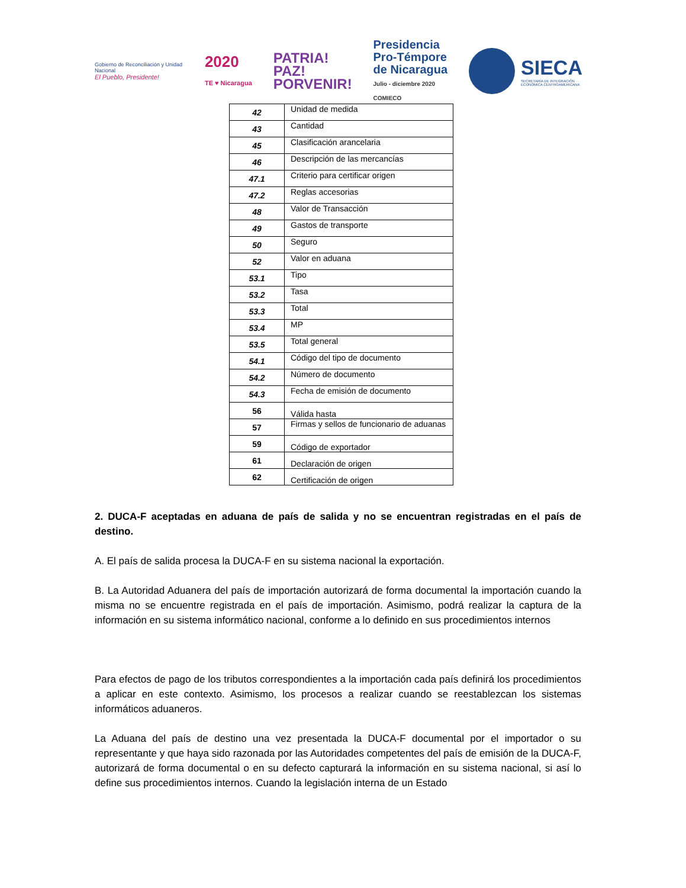Gobierno de Reconciliación y Unidad Nacional
El Pueblo, Presidente!
2020
TE ♥ Nicaragua
PATRIA!
PAZ!
PORVENIR!
Presidencia
Pro-Témpore
de Nicaragua
Julio - diciembre 2020
COMIECO
SIECA
SECRETARÍA DE INTEGRACIÓN
ECONÓMICA CENTROAMERICANA
| 42 | Unidad de medida |
| 43 | Cantidad |
| 45 | Clasificación arancelaria |
| 46 | Descripción de las mercancías |
| 47.1 | Criterio para certificar origen |
| 47.2 | Reglas accesorias |
| 48 | Valor de Transacción |
| 49 | Gastos de transporte |
| 50 | Seguro |
| 52 | Valor en aduana |
| 53.1 | Tipo |
| 53.2 | Tasa |
| 53.3 | Total |
| 53.4 | MP |
| 53.5 | Total general |
| 54.1 | Código del tipo de documento |
| 54.2 | Número de documento |
| 54.3 | Fecha de emisión de documento |
| 56 | Válida hasta |
| 57 | Firmas y sellos de funcionario de aduanas |
| 59 | Código de exportador |
| 61 | Declaración de origen |
| 62 | Certificación de origen |
2. DUCA-F aceptadas en aduana de país de salida y no se encuentran registradas en el país de destino.
A. El país de salida procesa la DUCA-F en su sistema nacional la exportación.
B. La Autoridad Aduanera del país de importación autorizará de forma documental la importación cuando la misma no se encuentre registrada en el país de importación. Asimismo, podrá realizar la captura de la información en su sistema informático nacional, conforme a lo definido en sus procedimientos internos
Para efectos de pago de los tributos correspondientes a la importación cada país definirá los procedimientos a aplicar en este contexto. Asimismo, los procesos a realizar cuando se reestablezcan los sistemas informáticos aduaneros.
La Aduana del país de destino una vez presentada la DUCA-F documental por el importador o su representante y que haya sido razonada por las Autoridades competentes del país de emisión de la DUCA-F, autorizará de forma documental o en su defecto capturará la información en su sistema nacional, si así lo define sus procedimientos internos. Cuando la legislación interna de un Estado